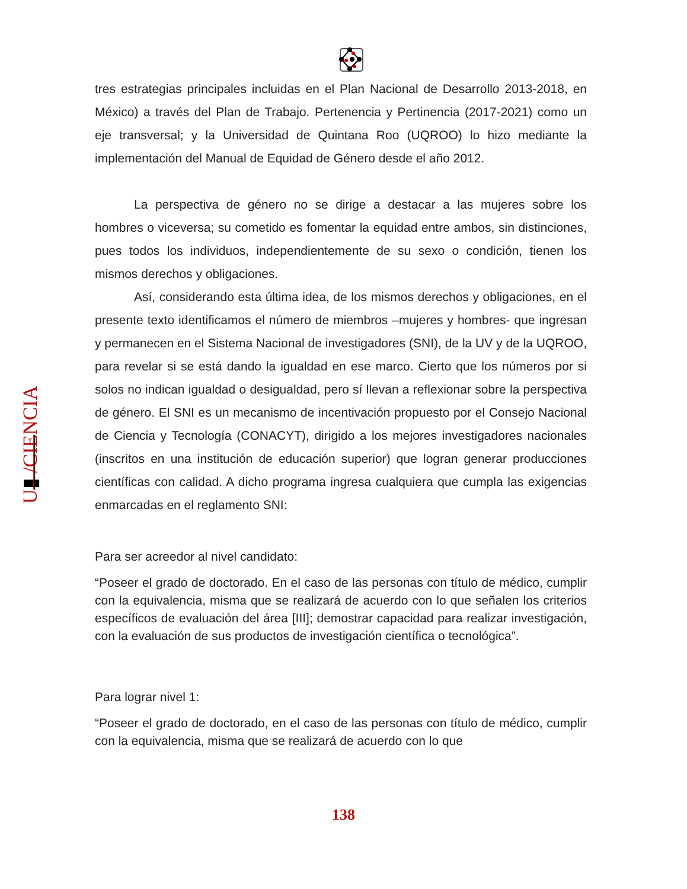U▮ /CIENCIA
tres estrategias principales incluidas en el Plan Nacional de Desarrollo 2013-2018, en México) a través del Plan de Trabajo. Pertenencia y Pertinencia (2017-2021) como un eje transversal; y la Universidad de Quintana Roo (UQROO) lo hizo mediante la implementación del Manual de Equidad de Género desde el año 2012.
La perspectiva de género no se dirige a destacar a las mujeres sobre los hombres o viceversa; su cometido es fomentar la equidad entre ambos, sin distinciones, pues todos los individuos, independientemente de su sexo o condición, tienen los mismos derechos y obligaciones.
Así, considerando esta última idea, de los mismos derechos y obligaciones, en el presente texto identificamos el número de miembros –mujeres y hombres- que ingresan y permanecen en el Sistema Nacional de investigadores (SNI), de la UV y de la UQROO, para revelar si se está dando la igualdad en ese marco. Cierto que los números por si solos no indican igualdad o desigualdad, pero sí llevan a reflexionar sobre la perspectiva de género. El SNI es un mecanismo de incentivación propuesto por el Consejo Nacional de Ciencia y Tecnología (CONACYT), dirigido a los mejores investigadores nacionales (inscritos en una institución de educación superior) que logran generar producciones científicas con calidad. A dicho programa ingresa cualquiera que cumpla las exigencias enmarcadas en el reglamento SNI:
Para ser acreedor al nivel candidato:
“Poseer el grado de doctorado. En el caso de las personas con título de médico, cumplir con la equivalencia, misma que se realizará de acuerdo con lo que señalen los criterios específicos de evaluación del área [III]; demostrar capacidad para realizar investigación, con la evaluación de sus productos de investigación científica o tecnológica”.
Para lograr nivel 1:
“Poseer el grado de doctorado, en el caso de las personas con título de médico, cumplir con la equivalencia, misma que se realizará de acuerdo con lo que
138